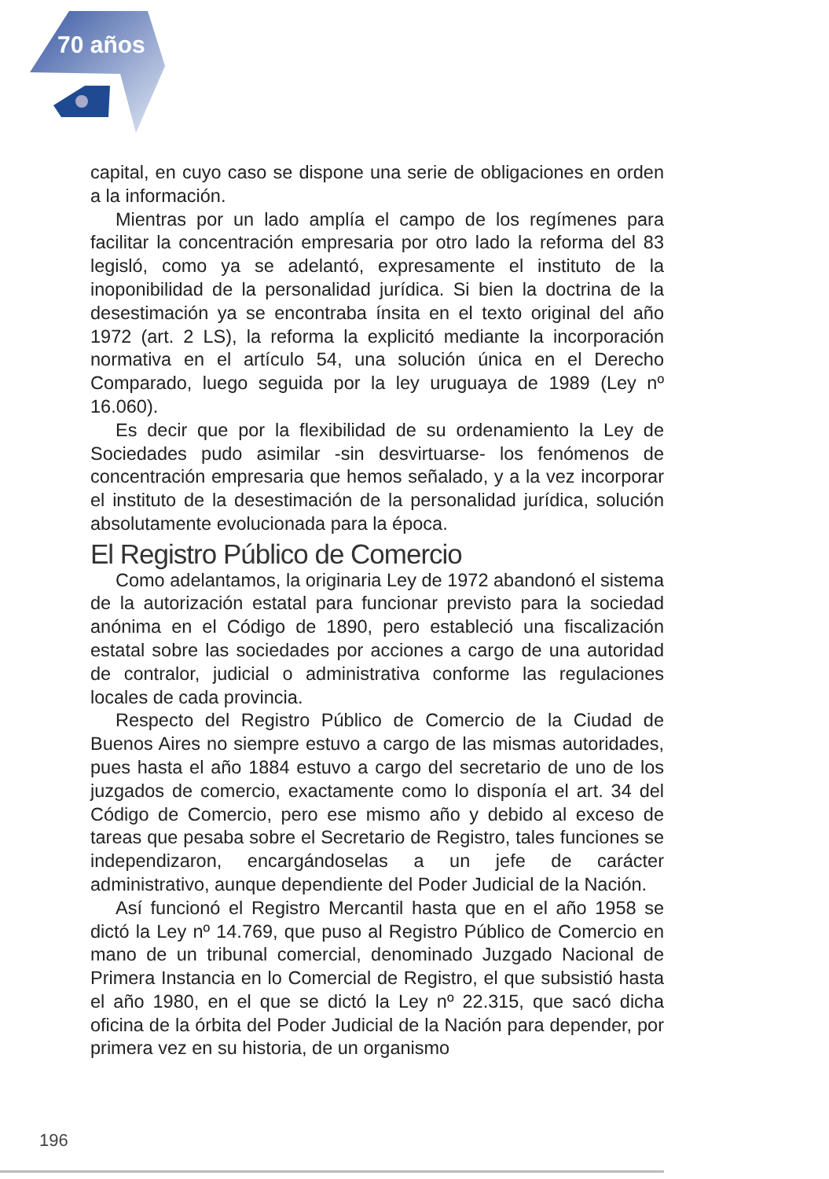70 años
capital, en cuyo caso se dispone una serie de obligaciones en orden a la información.
Mientras por un lado amplía el campo de los regímenes para facilitar la concentración empresaria por otro lado la reforma del 83 legisló, como ya se adelantó, expresamente el instituto de la inoponibilidad de la personalidad jurídica. Si bien la doctrina de la desestimación ya se encontraba ínsita en el texto original del año 1972 (art. 2 LS), la reforma la explicitó mediante la incorporación normativa en el artículo 54, una solución única en el Derecho Comparado, luego seguida por la ley uruguaya de 1989 (Ley nº 16.060).
Es decir que por la flexibilidad de su ordenamiento la Ley de Sociedades pudo asimilar -sin desvirtuarse- los fenómenos de concentración empresaria que hemos señalado, y a la vez incorporar el instituto de la desestimación de la personalidad jurídica, solución absolutamente evolucionada para la época.
El Registro Público de Comercio
Como adelantamos, la originaria Ley de 1972 abandonó el sistema de la autorización estatal para funcionar previsto para la sociedad anónima en el Código de 1890, pero estableció una fiscalización estatal sobre las sociedades por acciones a cargo de una autoridad de contralor, judicial o administrativa conforme las regulaciones locales de cada provincia.
Respecto del Registro Público de Comercio de la Ciudad de Buenos Aires no siempre estuvo a cargo de las mismas autoridades, pues hasta el año 1884 estuvo a cargo del secretario de uno de los juzgados de comercio, exactamente como lo disponía el art. 34 del Código de Comercio, pero ese mismo año y debido al exceso de tareas que pesaba sobre el Secretario de Registro, tales funciones se independizaron, encargándoselas a un jefe de carácter administrativo, aunque dependiente del Poder Judicial de la Nación.
Así funcionó el Registro Mercantil hasta que en el año 1958 se dictó la Ley nº 14.769, que puso al Registro Público de Comercio en mano de un tribunal comercial, denominado Juzgado Nacional de Primera Instancia en lo Comercial de Registro, el que subsistió hasta el año 1980, en el que se dictó la Ley nº 22.315, que sacó dicha oficina de la órbita del Poder Judicial de la Nación para depender, por primera vez en su historia, de un organismo
196